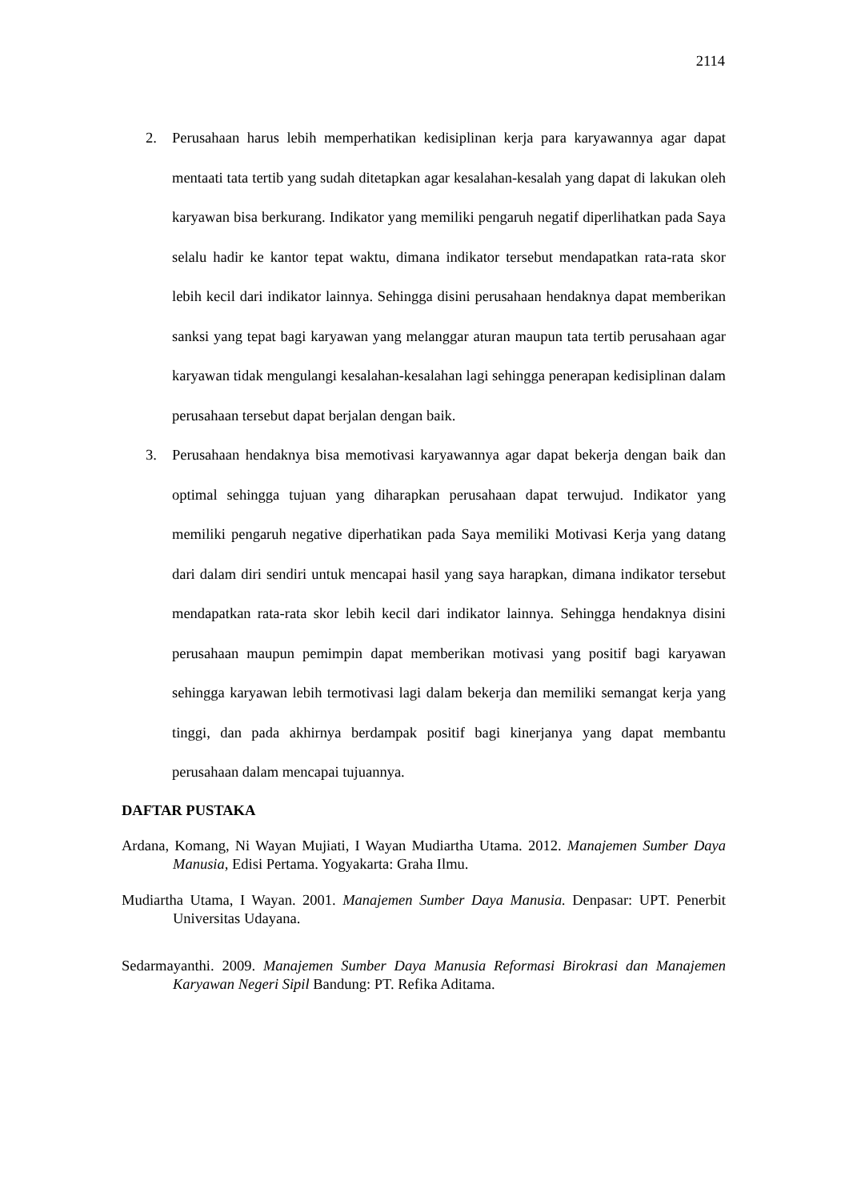2114
2. Perusahaan harus lebih memperhatikan kedisiplinan kerja para karyawannya agar dapat mentaati tata tertib yang sudah ditetapkan agar kesalahan-kesalah yang dapat di lakukan oleh karyawan bisa berkurang. Indikator yang memiliki pengaruh negatif diperlihatkan pada Saya selalu hadir ke kantor tepat waktu, dimana indikator tersebut mendapatkan rata-rata skor lebih kecil dari indikator lainnya. Sehingga disini perusahaan hendaknya dapat memberikan sanksi yang tepat bagi karyawan yang melanggar aturan maupun tata tertib perusahaan agar karyawan tidak mengulangi kesalahan-kesalahan lagi sehingga penerapan kedisiplinan dalam perusahaan tersebut dapat berjalan dengan baik.
3. Perusahaan hendaknya bisa memotivasi karyawannya agar dapat bekerja dengan baik dan optimal sehingga tujuan yang diharapkan perusahaan dapat terwujud. Indikator yang memiliki pengaruh negative diperhatikan pada Saya memiliki Motivasi Kerja yang datang dari dalam diri sendiri untuk mencapai hasil yang saya harapkan, dimana indikator tersebut mendapatkan rata-rata skor lebih kecil dari indikator lainnya. Sehingga hendaknya disini perusahaan maupun pemimpin dapat memberikan motivasi yang positif bagi karyawan sehingga karyawan lebih termotivasi lagi dalam bekerja dan memiliki semangat kerja yang tinggi, dan pada akhirnya berdampak positif bagi kinerjanya yang dapat membantu perusahaan dalam mencapai tujuannya.
DAFTAR PUSTAKA
Ardana, Komang, Ni Wayan Mujiati, I Wayan Mudiartha Utama. 2012. Manajemen Sumber Daya Manusia, Edisi Pertama. Yogyakarta: Graha Ilmu.
Mudiartha Utama, I Wayan. 2001. Manajemen Sumber Daya Manusia. Denpasar: UPT. Penerbit Universitas Udayana.
Sedarmayanthi. 2009. Manajemen Sumber Daya Manusia Reformasi Birokrasi dan Manajemen Karyawan Negeri Sipil Bandung: PT. Refika Aditama.